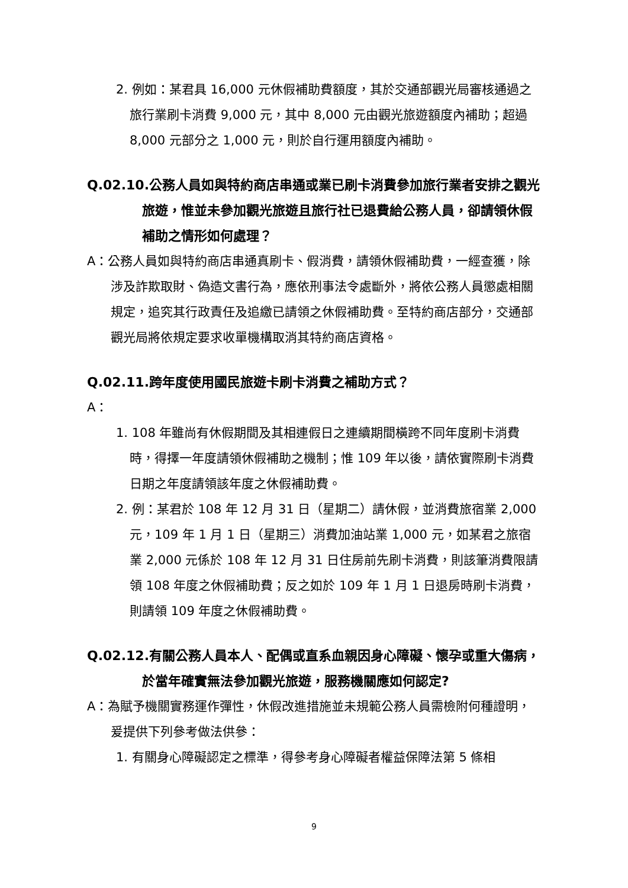2. 例如：某君具 16,000 元休假補助費額度，其於交通部觀光局審核通過之旅行業刷卡消費 9,000 元，其中 8,000 元由觀光旅遊額度內補助；超過 8,000 元部分之 1,000 元，則於自行運用額度內補助。
Q.02.10.公務人員如與特約商店串通或業已刷卡消費參加旅行業者安排之觀光旅遊，惟並未參加觀光旅遊且旅行社已退費給公務人員，卻請領休假補助之情形如何處理？
A：公務人員如與特約商店串通真刷卡、假消費，請領休假補助費，一經查獲，除涉及詐欺取財、偽造文書行為，應依刑事法令處斷外，將依公務人員懲處相關規定，追究其行政責任及追繳已請領之休假補助費。至特約商店部分，交通部觀光局將依規定要求收單機構取消其特約商店資格。
Q.02.11.跨年度使用國民旅遊卡刷卡消費之補助方式？
A：
1. 108 年雖尚有休假期間及其相連假日之連續期間橫跨不同年度刷卡消費時，得擇一年度請領休假補助之機制；惟 109 年以後，請依實際刷卡消費日期之年度請領該年度之休假補助費。
2. 例：某君於 108 年 12 月 31 日（星期二）請休假，並消費旅宿業 2,000 元，109 年 1 月 1 日（星期三）消費加油站業 1,000 元，如某君之旅宿業 2,000 元係於 108 年 12 月 31 日住房前先刷卡消費，則該筆消費限請領 108 年度之休假補助費；反之如於 109 年 1 月 1 日退房時刷卡消費，則請領 109 年度之休假補助費。
Q.02.12.有關公務人員本人、配偶或直系血親因身心障礙、懷孕或重大傷病，於當年確實無法參加觀光旅遊，服務機關應如何認定?
A：為賦予機關實務運作彈性，休假改進措施並未規範公務人員需檢附何種證明，爰提供下列參考做法供參：
1. 有關身心障礙認定之標準，得參考身心障礙者權益保障法第 5 條相
9